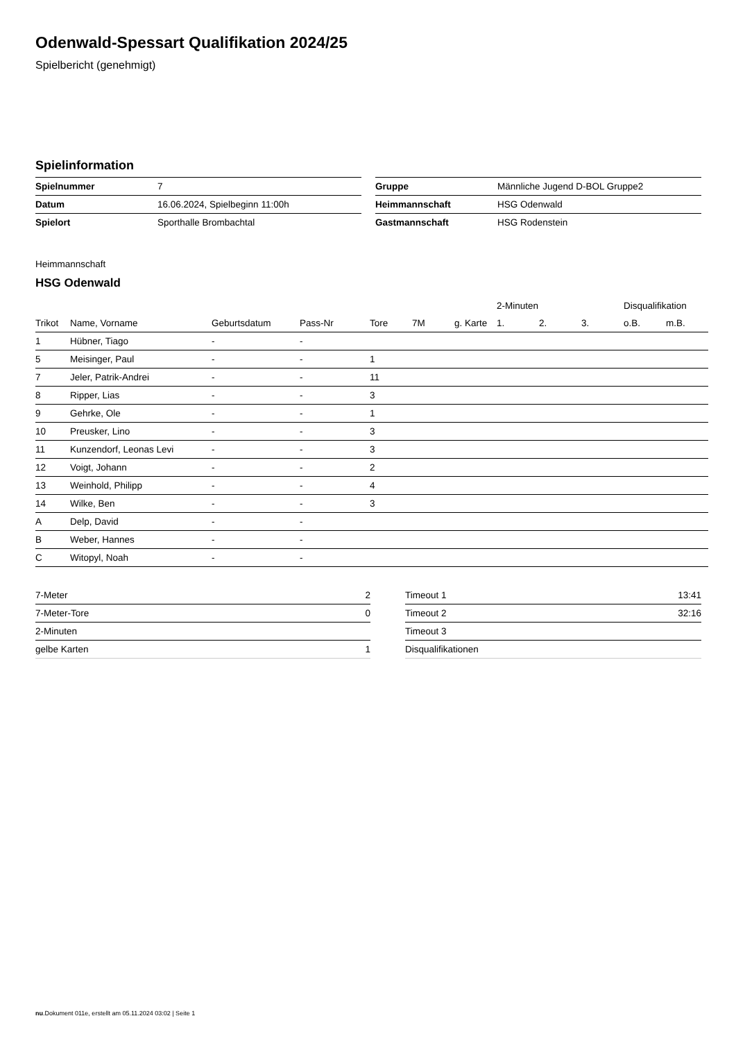Odenwald-Spessart Qualifikation 2024/25
Spielbericht (genehmigt)
Spielinformation
| Spielnummer | 7 |
| Datum | 16.06.2024, Spielbeginn 11:00h |
| Spielort | Sporthalle Brombachtal |
| Gruppe | Männliche Jugend D-BOL Gruppe2 |
| Heimmannschaft | HSG Odenwald |
| Gastmannschaft | HSG Rodenstein |
Heimmannschaft
HSG Odenwald
| | | | | | | | 2-Minuten | | | Disqualifikation | |
| --- | --- | --- | --- | --- | --- | --- | --- | --- | --- | --- | --- |
| Trikot | Name, Vorname | Geburtsdatum | Pass-Nr | Tore | 7M | g. Karte | 1. | 2. | 3. | o.B. | m.B. |
| 1 | Hübner, Tiago | - | - | | | | | | | | |
| 5 | Meisinger, Paul | - | - | 1 | | | | | | | |
| 7 | Jeler, Patrik-Andrei | - | - | 11 | | | | | | | |
| 8 | Ripper, Lias | - | - | 3 | | | | | | | |
| 9 | Gehrke, Ole | - | - | 1 | | | | | | | |
| 10 | Preusker, Lino | - | - | 3 | | | | | | | |
| 11 | Kunzendorf, Leonas Levi | - | - | 3 | | | | | | | |
| 12 | Voigt, Johann | - | - | 2 | | | | | | | |
| 13 | Weinhold, Philipp | - | - | 4 | | | | | | | |
| 14 | Wilke, Ben | - | - | 3 | | | | | | | |
| A | Delp, David | - | - | | | | | | | | |
| B | Weber, Hannes | - | - | | | | | | | | |
| C | Witopyl, Noah | - | - | | | | | | | | |
| 7-Meter | 2 |
| 7-Meter-Tore | 0 |
| 2-Minuten | |
| gelbe Karten | 1 |
| Timeout 1 | 13:41 |
| Timeout 2 | 32:16 |
| Timeout 3 | |
| Disqualifikationen | |
nu.Dokument 011e, erstellt am 05.11.2024 03:02 | Seite 1